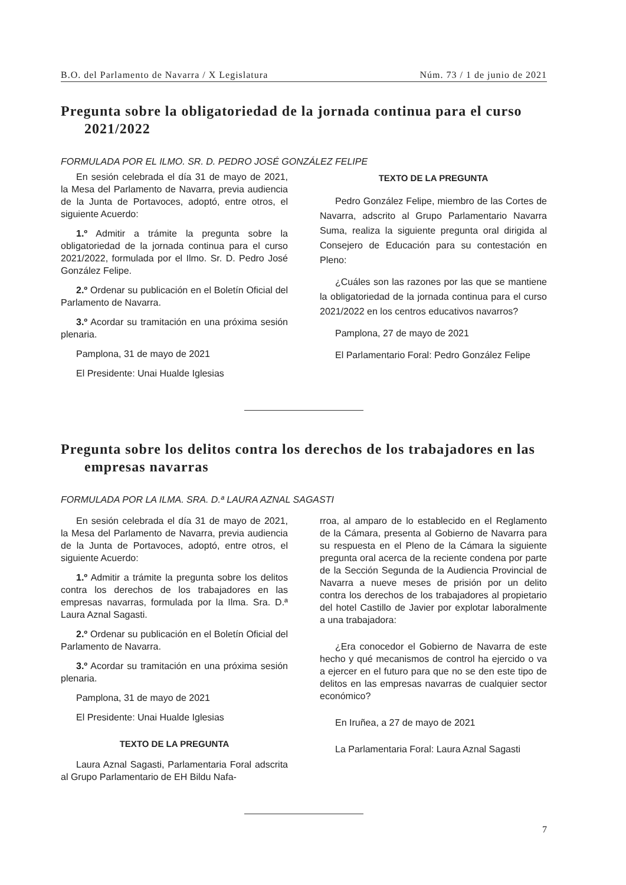B.O. del Parlamento de Navarra / X Legislatura Núm. 73 / 1 de junio de 2021
Pregunta sobre la obligatoriedad de la jornada continua para el curso 2021/2022
FORMULADA POR EL ILMO. SR. D. PEDRO JOSÉ GONZÁLEZ FELIPE
En sesión celebrada el día 31 de mayo de 2021, la Mesa del Parlamento de Navarra, previa audiencia de la Junta de Portavoces, adoptó, entre otros, el siguiente Acuerdo:
1.º Admitir a trámite la pregunta sobre la obligatoriedad de la jornada continua para el curso 2021/2022, formulada por el Ilmo. Sr. D. Pedro José González Felipe.
2.º Ordenar su publicación en el Boletín Oficial del Parlamento de Navarra.
3.º Acordar su tramitación en una próxima sesión plenaria.
Pamplona, 31 de mayo de 2021
El Presidente: Unai Hualde Iglesias
TEXTO DE LA PREGUNTA
Pedro González Felipe, miembro de las Cortes de Navarra, adscrito al Grupo Parlamentario Navarra Suma, realiza la siguiente pregunta oral dirigida al Consejero de Educación para su contestación en Pleno:
¿Cuáles son las razones por las que se mantiene la obligatoriedad de la jornada continua para el curso 2021/2022 en los centros educativos navarros?
Pamplona, 27 de mayo de 2021
El Parlamentario Foral: Pedro González Felipe
Pregunta sobre los delitos contra los derechos de los trabajadores en las empresas navarras
FORMULADA POR LA ILMA. SRA. D.ª LAURA AZNAL SAGASTI
En sesión celebrada el día 31 de mayo de 2021, la Mesa del Parlamento de Navarra, previa audiencia de la Junta de Portavoces, adoptó, entre otros, el siguiente Acuerdo:
1.º Admitir a trámite la pregunta sobre los delitos contra los derechos de los trabajadores en las empresas navarras, formulada por la Ilma. Sra. D.ª Laura Aznal Sagasti.
2.º Ordenar su publicación en el Boletín Oficial del Parlamento de Navarra.
3.º Acordar su tramitación en una próxima sesión plenaria.
Pamplona, 31 de mayo de 2021
El Presidente: Unai Hualde Iglesias
TEXTO DE LA PREGUNTA
Laura Aznal Sagasti, Parlamentaria Foral adscrita al Grupo Parlamentario de EH Bildu Nafa-
rroa, al amparo de lo establecido en el Reglamento de la Cámara, presenta al Gobierno de Navarra para su respuesta en el Pleno de la Cámara la siguiente pregunta oral acerca de la reciente condena por parte de la Sección Segunda de la Audiencia Provincial de Navarra a nueve meses de prisión por un delito contra los derechos de los trabajadores al propietario del hotel Castillo de Javier por explotar laboralmente a una trabajadora:
¿Era conocedor el Gobierno de Navarra de este hecho y qué mecanismos de control ha ejercido o va a ejercer en el futuro para que no se den este tipo de delitos en las empresas navarras de cualquier sector económico?
En Iruñea, a 27 de mayo de 2021
La Parlamentaria Foral: Laura Aznal Sagasti
7